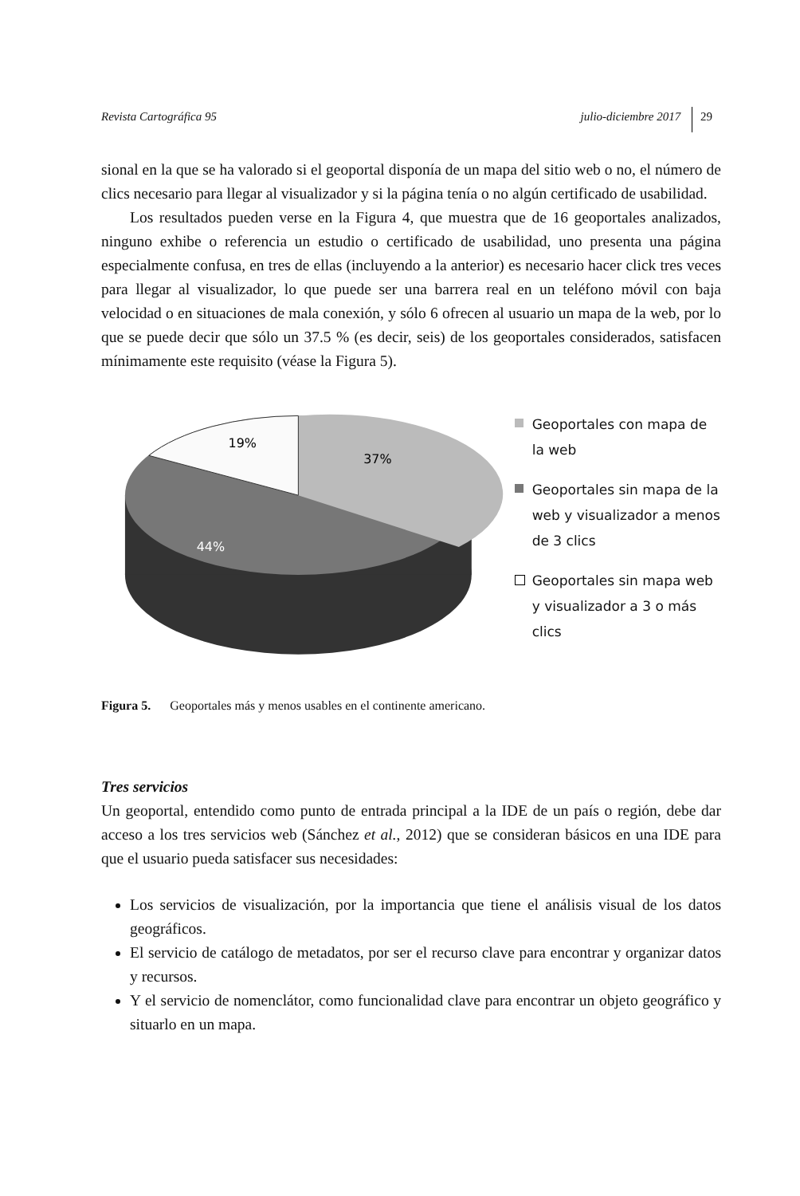Revista Cartográfica 95 julio-diciembre 2017 29
sional en la que se ha valorado si el geoportal disponía de un mapa del sitio web o no, el número de clics necesario para llegar al visualizador y si la página tenía o no algún certificado de usabilidad.
Los resultados pueden verse en la Figura 4, que muestra que de 16 geoportales analizados, ninguno exhibe o referencia un estudio o certificado de usabilidad, uno presenta una página especialmente confusa, en tres de ellas (incluyendo a la anterior) es necesario hacer click tres veces para llegar al visualizador, lo que puede ser una barrera real en un teléfono móvil con baja velocidad o en situaciones de mala conexión, y sólo 6 ofrecen al usuario un mapa de la web, por lo que se puede decir que sólo un 37.5 % (es decir, seis) de los geoportales considerados, satisfacen mínimamente este requisito (véase la Figura 5).
19%
37%
44%
Geoportales con mapa de la web
Geoportales sin mapa de la web y visualizador a menos de 3 clics
Geoportales sin mapa web y visualizador a 3 o más clics
Figura 5. Geoportales más y menos usables en el continente americano.
Tres servicios
Un geoportal, entendido como punto de entrada principal a la IDE de un país o región, debe dar acceso a los tres servicios web (Sánchez et al., 2012) que se consideran básicos en una IDE para que el usuario pueda satisfacer sus necesidades:
Los servicios de visualización, por la importancia que tiene el análisis visual de los datos geográficos.
El servicio de catálogo de metadatos, por ser el recurso clave para encontrar y organizar datos y recursos.
Y el servicio de nomenclátor, como funcionalidad clave para encontrar un objeto geográfico y situarlo en un mapa.